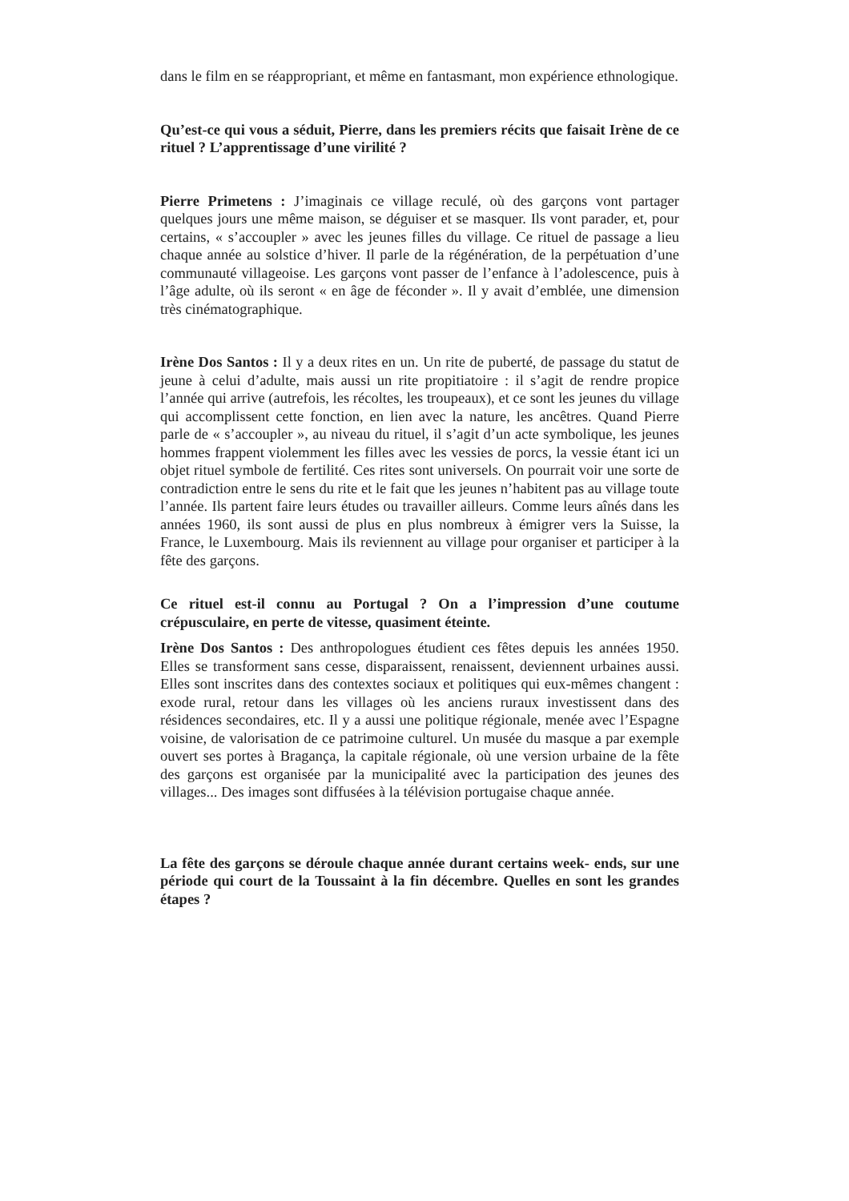dans le film en se réappropriant, et même en fantasmant, mon expérience ethnologique.
Qu’est-ce qui vous a séduit, Pierre, dans les premiers récits que faisait Irène de ce rituel ? L’apprentissage d’une virilité ?
Pierre Primetens : J’imaginais ce village reculé, où des garçons vont partager quelques jours une même maison, se déguiser et se masquer. Ils vont parader, et, pour certains, « s’accoupler » avec les jeunes filles du village. Ce rituel de passage a lieu chaque année au solstice d’hiver. Il parle de la régénération, de la perpétuation d’une communauté villageoise. Les garçons vont passer de l’enfance à l’adolescence, puis à l’âge adulte, où ils seront « en âge de féconder ». Il y avait d’emblée, une dimension très cinématographique.
Irène Dos Santos : Il y a deux rites en un. Un rite de puberté, de passage du statut de jeune à celui d’adulte, mais aussi un rite propitiatoire : il s’agit de rendre propice l’année qui arrive (autrefois, les récoltes, les troupeaux), et ce sont les jeunes du village qui accomplissent cette fonction, en lien avec la nature, les ancêtres. Quand Pierre parle de « s’accoupler », au niveau du rituel, il s’agit d’un acte symbolique, les jeunes hommes frappent violemment les filles avec les vessies de porcs, la vessie étant ici un objet rituel symbole de fertilité. Ces rites sont universels. On pourrait voir une sorte de contradiction entre le sens du rite et le fait que les jeunes n’habitent pas au village toute l’année. Ils partent faire leurs études ou travailler ailleurs. Comme leurs aînés dans les années 1960, ils sont aussi de plus en plus nombreux à émigrer vers la Suisse, la France, le Luxembourg. Mais ils reviennent au village pour organiser et participer à la fête des garçons.
Ce rituel est-il connu au Portugal ? On a l’impression d’une coutume crépusculaire, en perte de vitesse, quasiment éteinte.
Irène Dos Santos : Des anthropologues étudient ces fêtes depuis les années 1950. Elles se transforment sans cesse, disparaissent, renaissent, deviennent urbaines aussi. Elles sont inscrites dans des contextes sociaux et politiques qui eux-mêmes changent : exode rural, retour dans les villages où les anciens ruraux investissent dans des résidences secondaires, etc. Il y a aussi une politique régionale, menée avec l’Espagne voisine, de valorisation de ce patrimoine culturel. Un musée du masque a par exemple ouvert ses portes à Bragança, la capitale régionale, où une version urbaine de la fête des garçons est organisée par la municipalité avec la participation des jeunes des villages... Des images sont diffusées à la télévision portugaise chaque année.
La fête des garçons se déroule chaque année durant certains week- ends, sur une période qui court de la Toussaint à la fin décembre. Quelles en sont les grandes étapes ?